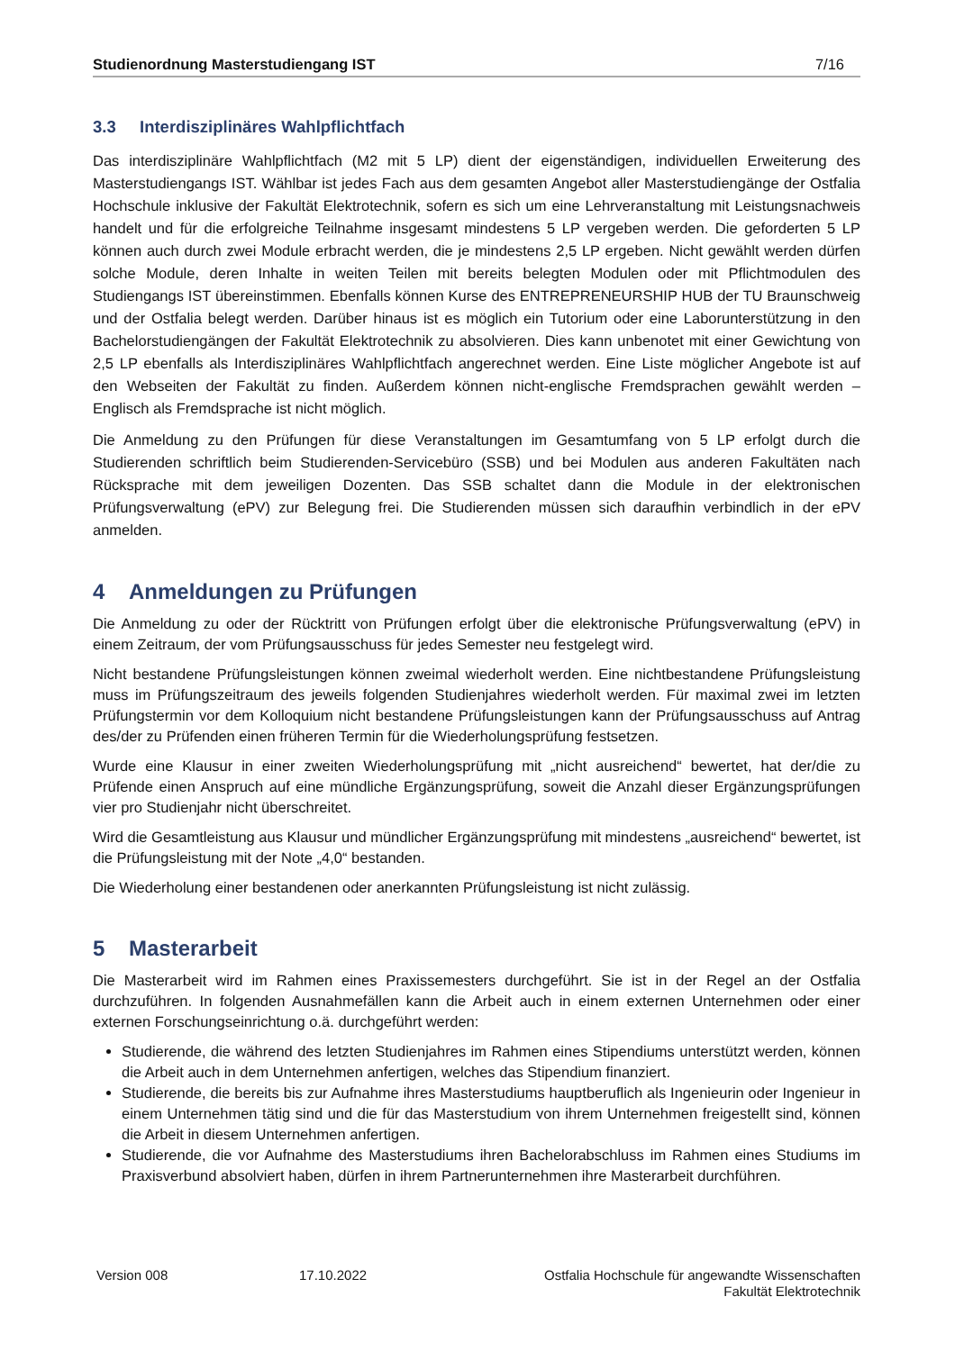Studienordnung Masterstudiengang IST 7/16
3.3 Interdisziplinäres Wahlpflichtfach
Das interdisziplinäre Wahlpflichtfach (M2 mit 5 LP) dient der eigenständigen, individuellen Erweiterung des Masterstudiengangs IST. Wählbar ist jedes Fach aus dem gesamten Angebot aller Masterstudiengänge der Ostfalia Hochschule inklusive der Fakultät Elektrotechnik, sofern es sich um eine Lehrveranstaltung mit Leistungsnachweis handelt und für die erfolgreiche Teilnahme insgesamt mindestens 5 LP vergeben werden. Die geforderten 5 LP können auch durch zwei Module erbracht werden, die je mindestens 2,5 LP ergeben. Nicht gewählt werden dürfen solche Module, deren Inhalte in weiten Teilen mit bereits belegten Modulen oder mit Pflichtmodulen des Studiengangs IST übereinstimmen. Ebenfalls können Kurse des ENTREPRENEURSHIP HUB der TU Braunschweig und der Ostfalia belegt werden. Darüber hinaus ist es möglich ein Tutorium oder eine Laborunterstützung in den Bachelorstudiengängen der Fakultät Elektrotechnik zu absolvieren. Dies kann unbenotet mit einer Gewichtung von 2,5 LP ebenfalls als Interdisziplinäres Wahlpflichtfach angerechnet werden. Eine Liste möglicher Angebote ist auf den Webseiten der Fakultät zu finden. Außerdem können nicht-englische Fremdsprachen gewählt werden – Englisch als Fremdsprache ist nicht möglich.
Die Anmeldung zu den Prüfungen für diese Veranstaltungen im Gesamtumfang von 5 LP erfolgt durch die Studierenden schriftlich beim Studierenden-Servicebüro (SSB) und bei Modulen aus anderen Fakultäten nach Rücksprache mit dem jeweiligen Dozenten. Das SSB schaltet dann die Module in der elektronischen Prüfungsverwaltung (ePV) zur Belegung frei. Die Studierenden müssen sich daraufhin verbindlich in der ePV anmelden.
4 Anmeldungen zu Prüfungen
Die Anmeldung zu oder der Rücktritt von Prüfungen erfolgt über die elektronische Prüfungsverwaltung (ePV) in einem Zeitraum, der vom Prüfungsausschuss für jedes Semester neu festgelegt wird.
Nicht bestandene Prüfungsleistungen können zweimal wiederholt werden. Eine nichtbestandene Prüfungsleistung muss im Prüfungszeitraum des jeweils folgenden Studienjahres wiederholt werden. Für maximal zwei im letzten Prüfungstermin vor dem Kolloquium nicht bestandene Prüfungsleistungen kann der Prüfungsausschuss auf Antrag des/der zu Prüfenden einen früheren Termin für die Wiederholungsprüfung festsetzen.
Wurde eine Klausur in einer zweiten Wiederholungsprüfung mit „nicht ausreichend“ bewertet, hat der/die zu Prüfende einen Anspruch auf eine mündliche Ergänzungsprüfung, soweit die Anzahl dieser Ergänzungsprüfungen vier pro Studienjahr nicht überschreitet.
Wird die Gesamtleistung aus Klausur und mündlicher Ergänzungsprüfung mit mindestens „ausreichend“ bewertet, ist die Prüfungsleistung mit der Note „4,0“ bestanden.
Die Wiederholung einer bestandenen oder anerkannten Prüfungsleistung ist nicht zulässig.
5 Masterarbeit
Die Masterarbeit wird im Rahmen eines Praxissemesters durchgeführt. Sie ist in der Regel an der Ostfalia durchzuführen. In folgenden Ausnahmefällen kann die Arbeit auch in einem externen Unternehmen oder einer externen Forschungseinrichtung o.ä. durchgeführt werden:
Studierende, die während des letzten Studienjahres im Rahmen eines Stipendiums unterstützt werden, können die Arbeit auch in dem Unternehmen anfertigen, welches das Stipendium finanziert.
Studierende, die bereits bis zur Aufnahme ihres Masterstudiums hauptberuflich als Ingenieurin oder Ingenieur in einem Unternehmen tätig sind und die für das Masterstudium von ihrem Unternehmen freigestellt sind, können die Arbeit in diesem Unternehmen anfertigen.
Studierende, die vor Aufnahme des Masterstudiums ihren Bachelorabschluss im Rahmen eines Studiums im Praxisverbund absolviert haben, dürfen in ihrem Partnerunternehmen ihre Masterarbeit durchführen.
Version 008 17.10.2022 Ostfalia Hochschule für angewandte Wissenschaften
Fakultät Elektrotechnik